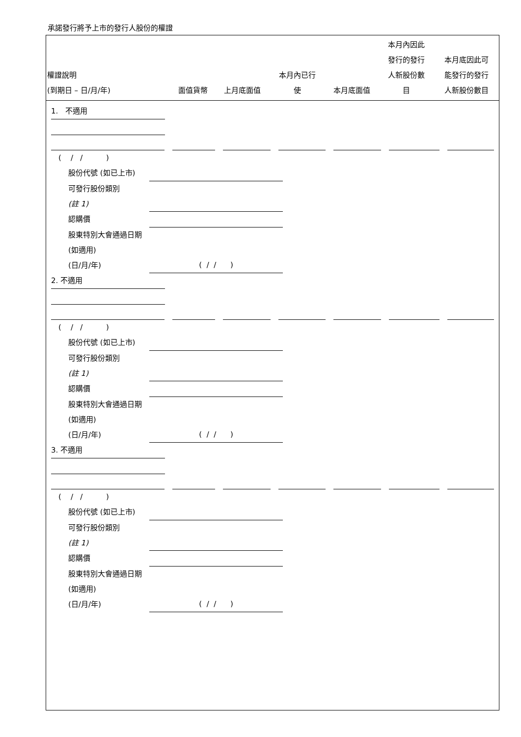承諾發行將予上市的發行人股份的權證
| 權證說明 (到期日 – 日/月/年) | 面值貨幣 | 上月底面值 | 本月內已行 使 | 本月底面值 | 本月內因此 發行的發行 人新股份數 目 | 本月底因此可 能發行的發行 人新股份數目 |
| --- | --- | --- | --- | --- | --- | --- |
1. 不適用
( / / )
股份代號 (如已上市)
可發行股份類別
(註 1)
認購價
股東特別大會通過日期 (如適用)
(日/月/年) ( / / )
2. 不適用
( / / )
股份代號 (如已上市)
可發行股份類別
(註 1)
認購價
股東特別大會通過日期 (如適用)
(日/月/年) ( / / )
3. 不適用
( / / )
股份代號 (如已上市)
可發行股份類別
(註 1)
認購價
股東特別大會通過日期 (如適用)
(日/月/年) ( / / )